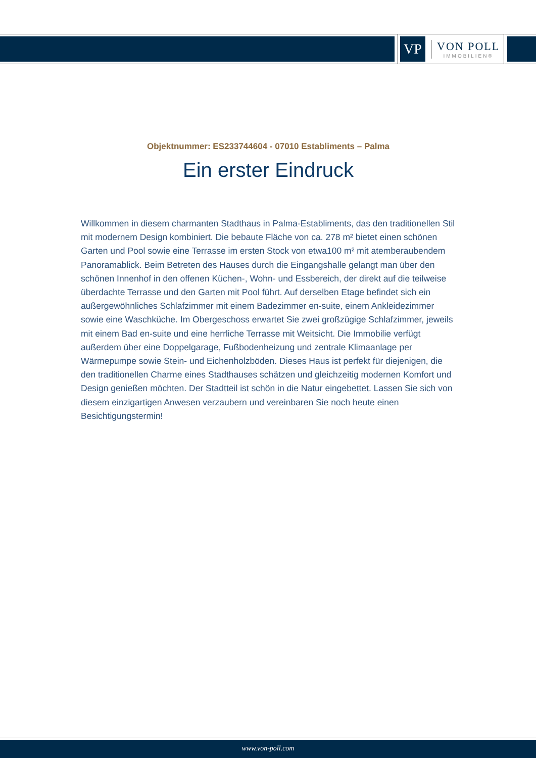VP
VON POLL
IMMOBILIEN®
Objektnummer: ES233744604 - 07010 Establiments – Palma
Ein erster Eindruck
Willkommen in diesem charmanten Stadthaus in Palma-Establiments, das den traditionellen Stil mit modernem Design kombiniert. Die bebaute Fläche von ca. 278 m² bietet einen schönen Garten und Pool sowie eine Terrasse im ersten Stock von etwa100 m² mit atemberaubendem Panoramablick. Beim Betreten des Hauses durch die Eingangshalle gelangt man über den schönen Innenhof in den offenen Küchen-, Wohn- und Essbereich, der direkt auf die teilweise überdachte Terrasse und den Garten mit Pool führt. Auf derselben Etage befindet sich ein außergewöhnliches Schlafzimmer mit einem Badezimmer en-suite, einem Ankleidezimmer sowie eine Waschküche. Im Obergeschoss erwartet Sie zwei großzügige Schlafzimmer, jeweils mit einem Bad en-suite und eine herrliche Terrasse mit Weitsicht. Die Immobilie verfügt außerdem über eine Doppelgarage, Fußbodenheizung und zentrale Klimaanlage per Wärmepumpe sowie Stein- und Eichenholzböden. Dieses Haus ist perfekt für diejenigen, die den traditionellen Charme eines Stadthauses schätzen und gleichzeitig modernen Komfort und Design genießen möchten. Der Stadtteil ist schön in die Natur eingebettet. Lassen Sie sich von diesem einzigartigen Anwesen verzaubern und vereinbaren Sie noch heute einen Besichtigungstermin!
www.von-poll.com